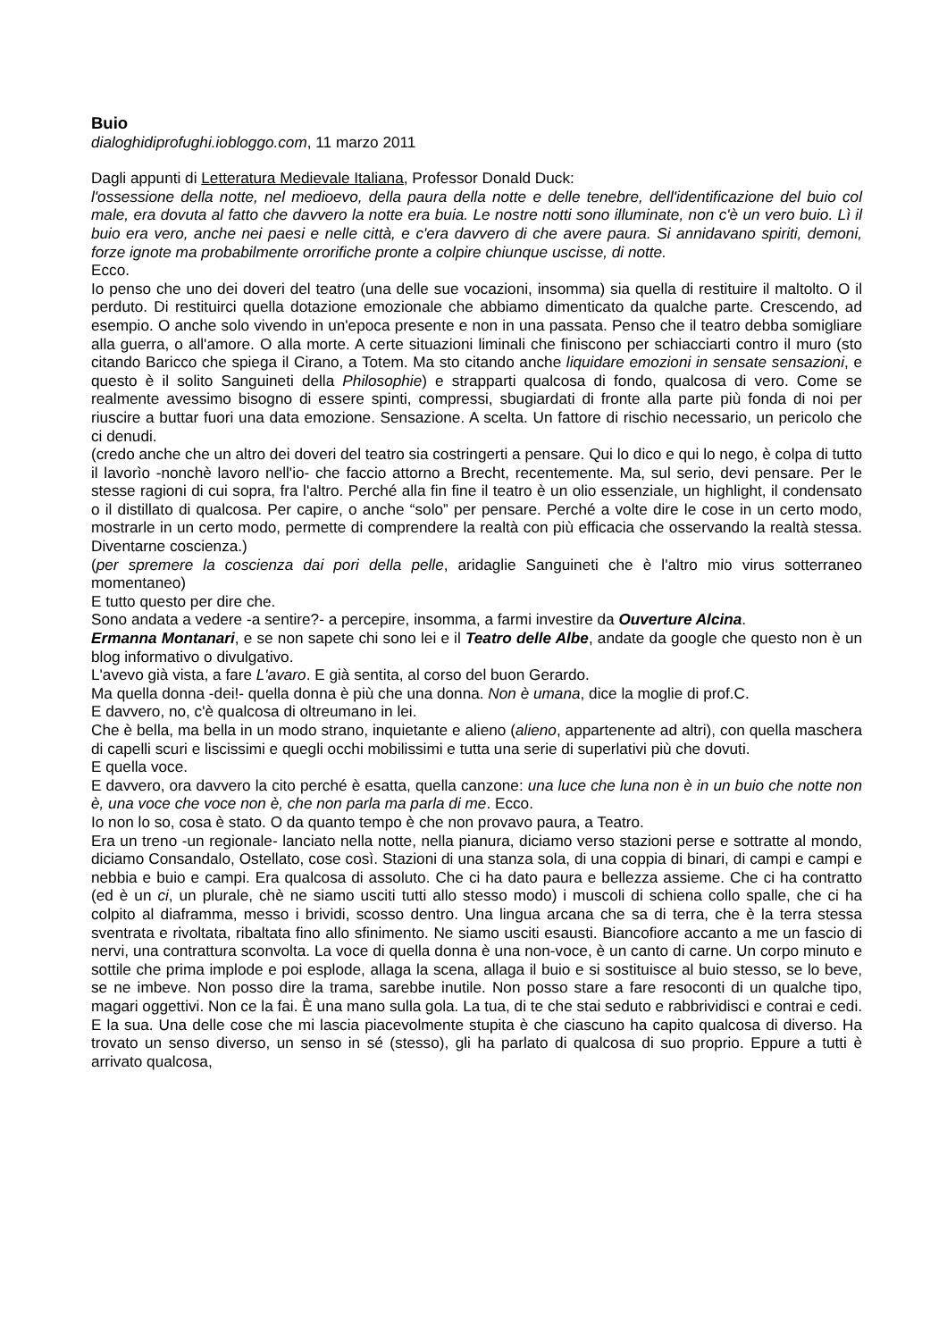Buio
dialoghidiprofughi.iobloggo.com, 11 marzo 2011
Dagli appunti di Letteratura Medievale Italiana, Professor Donald Duck:
l'ossessione della notte, nel medioevo, della paura della notte e delle tenebre, dell'identificazione del buio col male, era dovuta al fatto che davvero la notte era buia. Le nostre notti sono illuminate, non c'è un vero buio. Lì il buio era vero, anche nei paesi e nelle città, e c'era davvero di che avere paura. Si annidavano spiriti, demoni, forze ignote ma probabilmente orrorifiche pronte a colpire chiunque uscisse, di notte.
Ecco.
Io penso che uno dei doveri del teatro (una delle sue vocazioni, insomma) sia quella di restituire il maltolto. O il perduto. Di restituirci quella dotazione emozionale che abbiamo dimenticato da qualche parte. Crescendo, ad esempio. O anche solo vivendo in un'epoca presente e non in una passata. Penso che il teatro debba somigliare alla guerra, o all'amore. O alla morte. A certe situazioni liminali che finiscono per schiacciarti contro il muro (sto citando Baricco che spiega il Cirano, a Totem. Ma sto citando anche liquidare emozioni in sensate sensazioni, e questo è il solito Sanguineti della Philosophie) e strapparti qualcosa di fondo, qualcosa di vero. Come se realmente avessimo bisogno di essere spinti, compressi, sbugiardati di fronte alla parte più fonda di noi per riuscire a buttar fuori una data emozione. Sensazione. A scelta. Un fattore di rischio necessario, un pericolo che ci denudi.
(credo anche che un altro dei doveri del teatro sia costringerti a pensare. Qui lo dico e qui lo nego, è colpa di tutto il lavorìo -nonchè lavoro nell'io- che faccio attorno a Brecht, recentemente. Ma, sul serio, devi pensare. Per le stesse ragioni di cui sopra, fra l'altro. Perché alla fin fine il teatro è un olio essenziale, un highlight, il condensato o il distillato di qualcosa. Per capire, o anche “solo” per pensare. Perché a volte dire le cose in un certo modo, mostrarle in un certo modo, permette di comprendere la realtà con più efficacia che osservando la realtà stessa. Diventarne coscienza.)
(per spremere la coscienza dai pori della pelle, aridaglie Sanguineti che è l'altro mio virus sotterraneo momentaneo)
E tutto questo per dire che.
Sono andata a vedere -a sentire?- a percepire, insomma, a farmi investire da Ouverture Alcina.
Ermanna Montanari, e se non sapete chi sono lei e il Teatro delle Albe, andate da google che questo non è un blog informativo o divulgativo.
L'avevo già vista, a fare L'avaro. E già sentita, al corso del buon Gerardo.
Ma quella donna -dei!- quella donna è più che una donna. Non è umana, dice la moglie di prof.C.
E davvero, no, c'è qualcosa di oltreumano in lei.
Che è bella, ma bella in un modo strano, inquietante e alieno (alieno, appartenente ad altri), con quella maschera di capelli scuri e liscissimi e quegli occhi mobilissimi e tutta una serie di superlativi più che dovuti.
E quella voce.
E davvero, ora davvero la cito perché è esatta, quella canzone: una luce che luna non è in un buio che notte non è, una voce che voce non è, che non parla ma parla di me. Ecco.
Io non lo so, cosa è stato. O da quanto tempo è che non provavo paura, a Teatro.
Era un treno -un regionale- lanciato nella notte, nella pianura, diciamo verso stazioni perse e sottratte al mondo, diciamo Consandalo, Ostellato, cose così. Stazioni di una stanza sola, di una coppia di binari, di campi e campi e nebbia e buio e campi. Era qualcosa di assoluto. Che ci ha dato paura e bellezza assieme. Che ci ha contratto (ed è un ci, un plurale, chè ne siamo usciti tutti allo stesso modo) i muscoli di schiena collo spalle, che ci ha colpito al diaframma, messo i brividi, scosso dentro. Una lingua arcana che sa di terra, che è la terra stessa sventrata e rivoltata, ribaltata fino allo sfinimento. Ne siamo usciti esausti. Biancofiore accanto a me un fascio di nervi, una contrattura sconvolta. La voce di quella donna è una non-voce, è un canto di carne. Un corpo minuto e sottile che prima implode e poi esplode, allaga la scena, allaga il buio e si sostituisce al buio stesso, se lo beve, se ne imbeve. Non posso dire la trama, sarebbe inutile. Non posso stare a fare resoconti di un qualche tipo, magari oggettivi. Non ce la fai. È una mano sulla gola. La tua, di te che stai seduto e rabbrividisci e contrai e cedi. E la sua. Una delle cose che mi lascia piacevolmente stupita è che ciascuno ha capito qualcosa di diverso. Ha trovato un senso diverso, un senso in sé (stesso), gli ha parlato di qualcosa di suo proprio. Eppure a tutti è arrivato qualcosa,